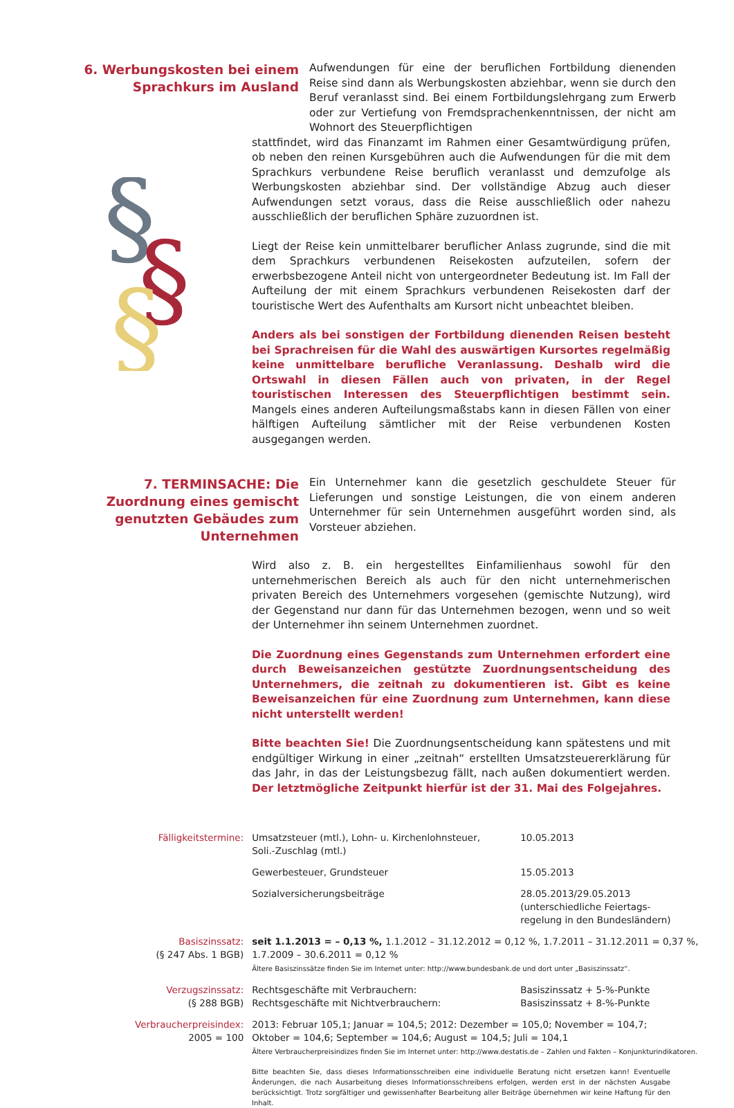6. Werbungskosten bei einem Sprachkurs im Ausland
Aufwendungen für eine der beruflichen Fortbildung dienenden Reise sind dann als Werbungskosten abziehbar, wenn sie durch den Beruf veranlasst sind. Bei einem Fortbildungslehrgang zum Erwerb oder zur Vertiefung von Fremdsprachenkenntnissen, der nicht am Wohnort des Steuerpflichtigen
§
§
§
stattfindet, wird das Finanzamt im Rahmen einer Gesamtwürdigung prüfen, ob neben den reinen Kursgebühren auch die Aufwendungen für die mit dem Sprachkurs verbundene Reise beruflich veranlasst und demzufolge als Werbungskosten abziehbar sind. Der vollständige Abzug auch dieser Aufwendungen setzt voraus, dass die Reise ausschließlich oder nahezu ausschließlich der beruflichen Sphäre zuzuordnen ist.
Liegt der Reise kein unmittelbarer beruflicher Anlass zugrunde, sind die mit dem Sprachkurs verbundenen Reisekosten aufzuteilen, sofern der erwerbsbezogene Anteil nicht von untergeordneter Bedeutung ist. Im Fall der Aufteilung der mit einem Sprachkurs verbundenen Reisekosten darf der touristische Wert des Aufenthalts am Kursort nicht unbeachtet bleiben.
Anders als bei sonstigen der Fortbildung dienenden Reisen besteht bei Sprachreisen für die Wahl des auswärtigen Kursortes regelmäßig keine unmittelbare berufliche Veranlassung. Deshalb wird die Ortswahl in diesen Fällen auch von privaten, in der Regel touristischen Interessen des Steuerpflichtigen bestimmt sein. Mangels eines anderen Aufteilungsmaßstabs kann in diesen Fällen von einer hälftigen Aufteilung sämtlicher mit der Reise verbundenen Kosten ausgegangen werden.
7. TERMINSACHE: Die Zuordnung eines gemischt genutzten Gebäudes zum Unternehmen
Ein Unternehmer kann die gesetzlich geschuldete Steuer für Lieferungen und sonstige Leistungen, die von einem anderen Unternehmer für sein Unternehmen ausgeführt worden sind, als Vorsteuer abziehen.
Wird also z. B. ein hergestelltes Einfamilienhaus sowohl für den unternehmerischen Bereich als auch für den nicht unternehmerischen privaten Bereich des Unternehmers vorgesehen (gemischte Nutzung), wird der Gegenstand nur dann für das Unternehmen bezogen, wenn und so weit der Unternehmer ihn seinem Unternehmen zuordnet.
Die Zuordnung eines Gegenstands zum Unternehmen erfordert eine durch Beweisanzeichen gestützte Zuordnungsentscheidung des Unternehmers, die zeitnah zu dokumentieren ist. Gibt es keine Beweisanzeichen für eine Zuordnung zum Unternehmen, kann diese nicht unterstellt werden!
Bitte beachten Sie! Die Zuordnungsentscheidung kann spätestens und mit endgültiger Wirkung in einer „zeitnah“ erstellten Umsatzsteuererklärung für das Jahr, in das der Leistungsbezug fällt, nach außen dokumentiert werden. Der letztmögliche Zeitpunkt hierfür ist der 31. Mai des Folgejahres.
| Fälligkeitstermine: | Umsatzsteuer (mtl.), Lohn- u. Kirchenlohnsteuer, Soli.-Zuschlag (mtl.) | 10.05.2013 |
| | Gewerbesteuer, Grundsteuer | 15.05.2013 |
| | Sozialversicherungsbeiträge | 28.05.2013/29.05.2013 (unterschiedliche Feiertags- regelung in den Bundesländern) |
| Basiszinssatz: (§ 247 Abs. 1 BGB) | seit 1.1.2013 = – 0,13 %, 1.1.2012 – 31.12.2012 = 0,12 %, 1.7.2011 – 31.12.2011 = 0,37 %, 1.7.2009 – 30.6.2011 = 0,12 % Ältere Basiszinssätze finden Sie im Internet unter: http://www.bundesbank.de und dort unter „Basiszinssatz“. | |
| Verzugszinssatz: (§ 288 BGB) | Rechtsgeschäfte mit Verbrauchern: Rechtsgeschäfte mit Nichtverbrauchern: | Basiszinssatz + 5-%-Punkte Basiszinssatz + 8-%-Punkte |
| Verbraucherpreisindex: 2005 = 100 | 2013: Februar 105,1; Januar = 104,5; 2012: Dezember = 105,0; November = 104,7; Oktober = 104,6; September = 104,6; August = 104,5; Juli = 104,1 Ältere Verbraucherpreisindizes finden Sie im Internet unter: http://www.destatis.de – Zahlen und Fakten – Konjunkturindikatoren. | |
Bitte beachten Sie, dass dieses Informationsschreiben eine individuelle Beratung nicht ersetzen kann! Eventuelle Änderungen, die nach Ausarbeitung dieses Informationsschreibens erfolgen, werden erst in der nächsten Ausgabe berücksichtigt. Trotz sorgfältiger und gewissenhafter Bearbeitung aller Beiträge übernehmen wir keine Haftung für den Inhalt.